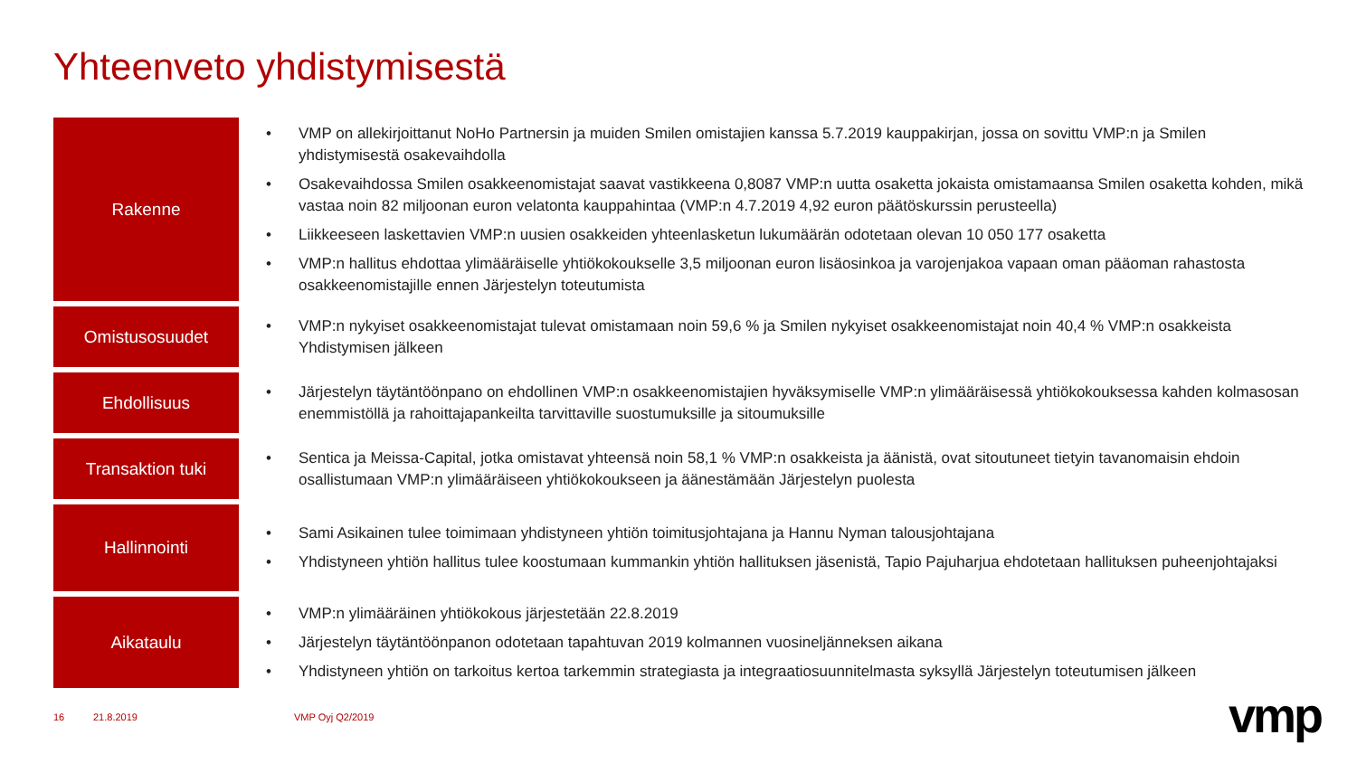Yhteenveto yhdistymisestä
Rakenne
• VMP on allekirjoittanut NoHo Partnersin ja muiden Smilen omistajien kanssa 5.7.2019 kauppakirjan, jossa on sovittu VMP:n ja Smilen yhdistymisestä osakevaihdolla
• Osakevaihdossa Smilen osakkeenomistajat saavat vastikkeena 0,8087 VMP:n uutta osaketta jokaista omistamaansa Smilen osaketta kohden, mikä vastaa noin 82 miljoonan euron velatonta kauppahintaa (VMP:n 4.7.2019 4,92 euron päätöskurssin perusteella)
• Liikkeeseen laskettavien VMP:n uusien osakkeiden yhteenlasketun lukumäärän odotetaan olevan 10 050 177 osaketta
• VMP:n hallitus ehdottaa ylimääräiselle yhtiökokoukselle 3,5 miljoonan euron lisäosinkoa ja varojenjakoa vapaan oman pääoman rahastosta osakkeenomistajille ennen Järjestelyn toteutumista
Omistusosuudet
• VMP:n nykyiset osakkeenomistajat tulevat omistamaan noin 59,6 % ja Smilen nykyiset osakkeenomistajat noin 40,4 % VMP:n osakkeista Yhdistymisen jälkeen
Ehdollisuus
• Järjestelyn täytäntöönpano on ehdollinen VMP:n osakkeenomistajien hyväksymiselle VMP:n ylimääräisessä yhtiökokouksessa kahden kolmasosan enemmistöllä ja rahoittajapankeilta tarvittaville suostumuksille ja sitoumuksille
Transaktion tuki
• Sentica ja Meissa-Capital, jotka omistavat yhteensä noin 58,1 % VMP:n osakkeista ja äänistä, ovat sitoutuneet tietyin tavanomaisin ehdoin osallistumaan VMP:n ylimääräiseen yhtiökokoukseen ja äänestämään Järjestelyn puolesta
Hallinnointi
• Sami Asikainen tulee toimimaan yhdistyneen yhtiön toimitusjohtajana ja Hannu Nyman talousjohtajana
• Yhdistyneen yhtiön hallitus tulee koostumaan kummankin yhtiön hallituksen jäsenistä, Tapio Pajuharjua ehdotetaan hallituksen puheenjohtajaksi
Aikataulu
• VMP:n ylimääräinen yhtiökokous järjestetään 22.8.2019
• Järjestelyn täytäntöönpanon odotetaan tapahtuvan 2019 kolmannen vuosineljänneksen aikana
• Yhdistyneen yhtiön on tarkoitus kertoa tarkemmin strategiasta ja integraatiosuunnitelmasta syksyllä Järjestelyn toteutumisen jälkeen
16 21.8.2019 VMP Oyj Q2/2019 vmp